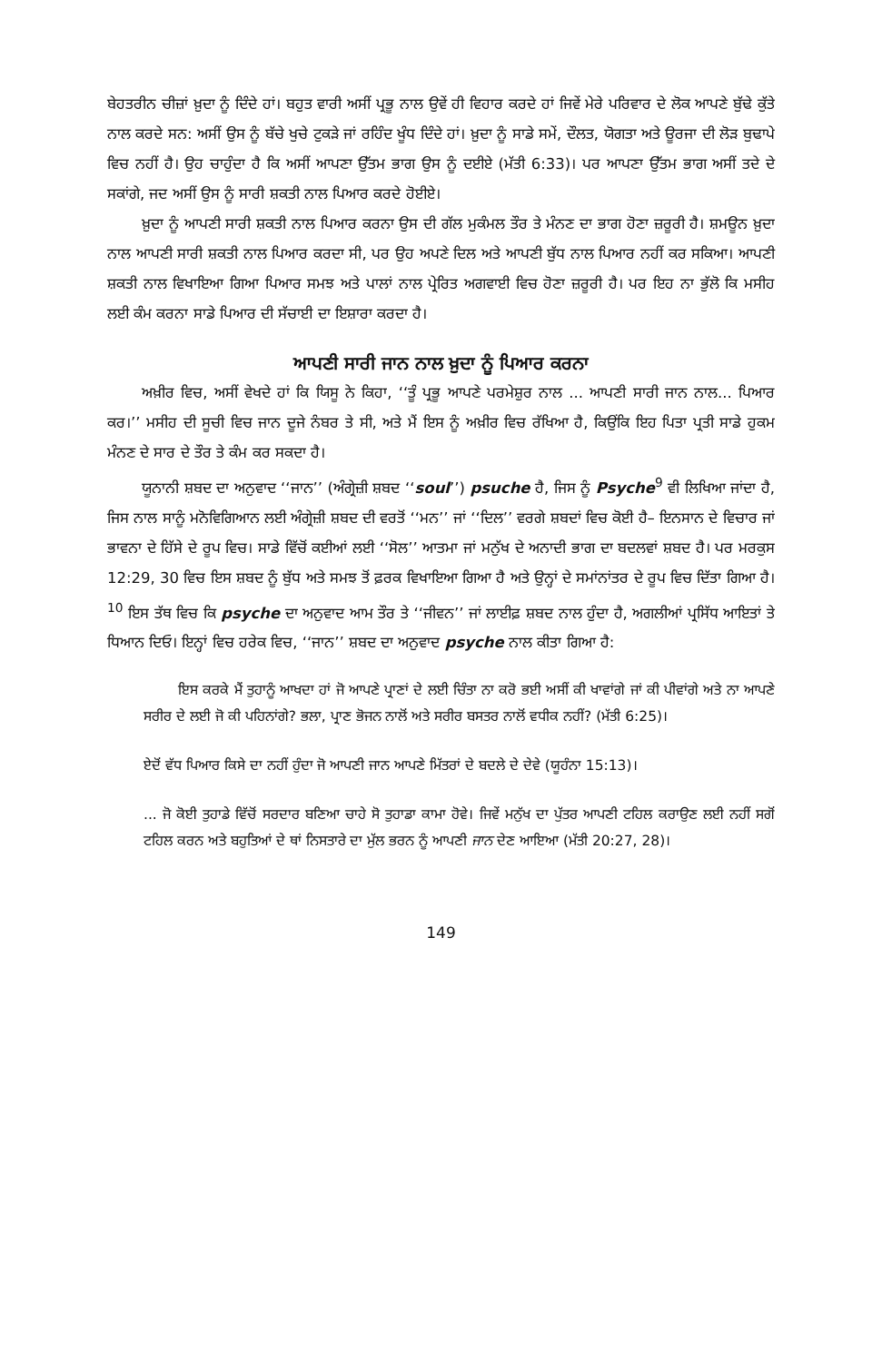ਬੇਹਤਰੀਨ ਚੀਜ਼ਾਂ ਖ਼ੁਦਾ ਨੂੰ ਦਿੰਦੇ ਹਾਂ। ਬਹੁਤ ਵਾਰੀ ਅਸੀਂ ਪ੍ਰਭੂ ਨਾਲ ਉਵੇਂ ਹੀ ਵਿਹਾਰ ਕਰਦੇ ਹਾਂ ਜਿਵੇਂ ਮੇਰੇ ਪਰਿਵਾਰ ਦੇ ਲੋਕ ਆਪਣੇ ਬੁੱਢੇ ਕੁੱਤੇ ਨਾਲ ਕਰਦੇ ਸਨ: ਅਸੀਂ ਉਸ ਨੂੰ ਬੱਚੇ ਖੁਚੇ ਟੁਕੜੇ ਜਾਂ ਰਹਿੰਦ ਖੂੰਧ ਦਿੰਦੇ ਹਾਂ। ਖ਼ੁਦਾ ਨੂੰ ਸਾਡੇ ਸਮੇਂ, ਦੌਲਤ, ਯੋਗਤਾ ਅਤੇ ਊਰਜਾ ਦੀ ਲੋੜ ਬੁਢਾਪੇ ਵਿਚ ਨਹੀਂ ਹੈ। ਉਹ ਚਾਹੁੰਦਾ ਹੈ ਕਿ ਅਸੀਂ ਆਪਣਾ ਉੱਤਮ ਭਾਗ ਉਸ ਨੂੰ ਦਈਏ (ਮੱਤੀ 6:33)। ਪਰ ਆਪਣਾ ਉੱਤਮ ਭਾਗ ਅਸੀਂ ਤਦੇ ਦੇ ਸਕਾਂਗੇ, ਜਦ ਅਸੀਂ ਉਸ ਨੂੰ ਸਾਰੀ ਸ਼ਕਤੀ ਨਾਲ ਪਿਆਰ ਕਰਦੇ ਹੋਈਏ।
ਖ਼ੁਦਾ ਨੂੰ ਆਪਣੀ ਸਾਰੀ ਸ਼ਕਤੀ ਨਾਲ ਪਿਆਰ ਕਰਨਾ ਉਸ ਦੀ ਗੱਲ ਮੁਕੰਮਲ ਤੌਰ ਤੇ ਮੰਨਣ ਦਾ ਭਾਗ ਹੋਣਾ ਜ਼ਰੂਰੀ ਹੈ। ਸ਼ਮਊਨ ਖ਼ੁਦਾ ਨਾਲ ਆਪਣੀ ਸਾਰੀ ਸ਼ਕਤੀ ਨਾਲ ਪਿਆਰ ਕਰਦਾ ਸੀ, ਪਰ ਉਹ ਅਪਣੇ ਦਿਲ ਅਤੇ ਆਪਣੀ ਬੁੱਧ ਨਾਲ ਪਿਆਰ ਨਹੀਂ ਕਰ ਸਕਿਆ। ਆਪਣੀ ਸ਼ਕਤੀ ਨਾਲ ਵਿਖਾਇਆ ਗਿਆ ਪਿਆਰ ਸਮਝ ਅਤੇ ਪਾਲਾਂ ਨਾਲ ਪ੍ਰੇਰਿਤ ਅਗਵਾਈ ਵਿਚ ਹੋਣਾ ਜ਼ਰੂਰੀ ਹੈ। ਪਰ ਇਹ ਨਾ ਭੁੱਲੋ ਕਿ ਮਸੀਹ ਲਈ ਕੰਮ ਕਰਨਾ ਸਾਡੇ ਪਿਆਰ ਦੀ ਸੱਚਾਈ ਦਾ ਇਸ਼ਾਰਾ ਕਰਦਾ ਹੈ।
ਆਪਣੀ ਸਾਰੀ ਜਾਨ ਨਾਲ ਖ਼ੁਦਾ ਨੂੰ ਪਿਆਰ ਕਰਨਾ
ਅਖ਼ੀਰ ਵਿਚ, ਅਸੀਂ ਵੇਖਦੇ ਹਾਂ ਕਿ ਯਿਸੂ ਨੇ ਕਿਹਾ, ‘‘ਤੂੰ ਪ੍ਰਭੂ ਆਪਣੇ ਪਰਮੇਸ਼ੁਰ ਨਾਲ ... ਆਪਣੀ ਸਾਰੀ ਜਾਨ ਨਾਲ... ਪਿਆਰ ਕਰ।’’ ਮਸੀਹ ਦੀ ਸੂਚੀ ਵਿਚ ਜਾਨ ਦੂਜੇ ਨੰਬਰ ਤੇ ਸੀ, ਅਤੇ ਮੈਂ ਇਸ ਨੂੰ ਅਖ਼ੀਰ ਵਿਚ ਰੱਖਿਆ ਹੈ, ਕਿਉਂਕਿ ਇਹ ਪਿਤਾ ਪ੍ਰਤੀ ਸਾਡੇ ਹੁਕਮ ਮੰਨਣ ਦੇ ਸਾਰ ਦੇ ਤੌਰ ਤੇ ਕੰਮ ਕਰ ਸਕਦਾ ਹੈ।
ਯੂਨਾਨੀ ਸ਼ਬਦ ਦਾ ਅਨੁਵਾਦ ‘‘ਜਾਨ’’ (ਅੰਗ੍ਰੇਜ਼ੀ ਸ਼ਬਦ ‘‘soul’’) psuche ਹੈ, ਜਿਸ ਨੂੰ Psyche<sup>9</sup> ਵੀ ਲਿਖਿਆ ਜਾਂਦਾ ਹੈ, ਜਿਸ ਨਾਲ ਸਾਨੂੰ ਮਨੋਵਿਗਿਆਨ ਲਈ ਅੰਗ੍ਰੇਜ਼ੀ ਸ਼ਬਦ ਦੀ ਵਰਤੋਂ ‘‘ਮਨ’’ ਜਾਂ ‘‘ਦਿਲ’’ ਵਰਗੇ ਸ਼ਬਦਾਂ ਵਿਚ ਕੋਈ ਹੈ– ਇਨਸਾਨ ਦੇ ਵਿਚਾਰ ਜਾਂ ਭਾਵਨਾ ਦੇ ਹਿੱਸੇ ਦੇ ਰੂਪ ਵਿਚ। ਸਾਡੇ ਵਿੱਚੋਂ ਕਈਆਂ ਲਈ ‘‘ਸੋਲ’’ ਆਤਮਾ ਜਾਂ ਮਨੁੱਖ ਦੇ ਅਨਾਦੀ ਭਾਗ ਦਾ ਬਦਲਵਾਂ ਸ਼ਬਦ ਹੈ। ਪਰ ਮਰਕੁਸ 12:29, 30 ਵਿਚ ਇਸ ਸ਼ਬਦ ਨੂੰ ਬੁੱਧ ਅਤੇ ਸਮਝ ਤੋਂ ਫ਼ਰਕ ਵਿਖਾਇਆ ਗਿਆ ਹੈ ਅਤੇ ਉਨ੍ਹਾਂ ਦੇ ਸਮਾਂਨਾਂਤਰ ਦੇ ਰੂਪ ਵਿਚ ਦਿੱਤਾ ਗਿਆ ਹੈ।<sup>10</sup> ਇਸ ਤੱਥ ਵਿਚ ਕਿ psyche ਦਾ ਅਨੁਵਾਦ ਆਮ ਤੌਰ ਤੇ ‘‘ਜੀਵਨ’’ ਜਾਂ ਲਾਈਫ਼ ਸ਼ਬਦ ਨਾਲ ਹੁੰਦਾ ਹੈ, ਅਗਲੀਆਂ ਪ੍ਰਸਿੱਧ ਆਇਤਾਂ ਤੇ ਧਿਆਨ ਦਿਓ। ਇਨ੍ਹਾਂ ਵਿਚ ਹਰੇਕ ਵਿਚ, ‘‘ਜਾਨ’’ ਸ਼ਬਦ ਦਾ ਅਨੁਵਾਦ psyche ਨਾਲ ਕੀਤਾ ਗਿਆ ਹੈ:
ਇਸ ਕਰਕੇ ਮੈਂ ਤੁਹਾਨੂੰ ਆਖਦਾ ਹਾਂ ਜੋ ਆਪਣੇ ਪ੍ਰਾਣਾਂ ਦੇ ਲਈ ਚਿੰਤਾ ਨਾ ਕਰੋ ਭਈ ਅਸੀਂ ਕੀ ਖਾਵਾਂਗੇ ਜਾਂ ਕੀ ਪੀਵਾਂਗੇ ਅਤੇ ਨਾ ਆਪਣੇ ਸਰੀਰ ਦੇ ਲਈ ਜੋ ਕੀ ਪਹਿਨਾਂਗੇ? ਭਲਾ, ਪ੍ਰਾਣ ਭੋਜਨ ਨਾਲੋਂ ਅਤੇ ਸਰੀਰ ਬਸਤਰ ਨਾਲੋਂ ਵਧੀਕ ਨਹੀਂ? (ਮੱਤੀ 6:25)।
ਏਦੋਂ ਵੱਧ ਪਿਆਰ ਕਿਸੇ ਦਾ ਨਹੀਂ ਹੁੰਦਾ ਜੋ ਆਪਣੀ ਜਾਨ ਆਪਣੇ ਮਿੱਤਰਾਂ ਦੇ ਬਦਲੇ ਦੇ ਦੇਵੇ (ਯੂਹੰਨਾ 15:13)।
... ਜੋ ਕੋਈ ਤੁਹਾਡੇ ਵਿੱਚੋਂ ਸਰਦਾਰ ਬਣਿਆ ਚਾਹੇ ਸੋ ਤੁਹਾਡਾ ਕਾਮਾ ਹੋਵੇ। ਜਿਵੇਂ ਮਨੁੱਖ ਦਾ ਪੁੱਤਰ ਆਪਣੀ ਟਹਿਲ ਕਰਾਉਣ ਲਈ ਨਹੀਂ ਸਗੋਂ ਟਹਿਲ ਕਰਨ ਅਤੇ ਬਹੁਤਿਆਂ ਦੇ ਥਾਂ ਨਿਸਤਾਰੇ ਦਾ ਮੁੱਲ ਭਰਨ ਨੂੰ ਆਪਣੀ ਜਾਨ ਦੇਣ ਆਇਆ (ਮੱਤੀ 20:27, 28)।
149